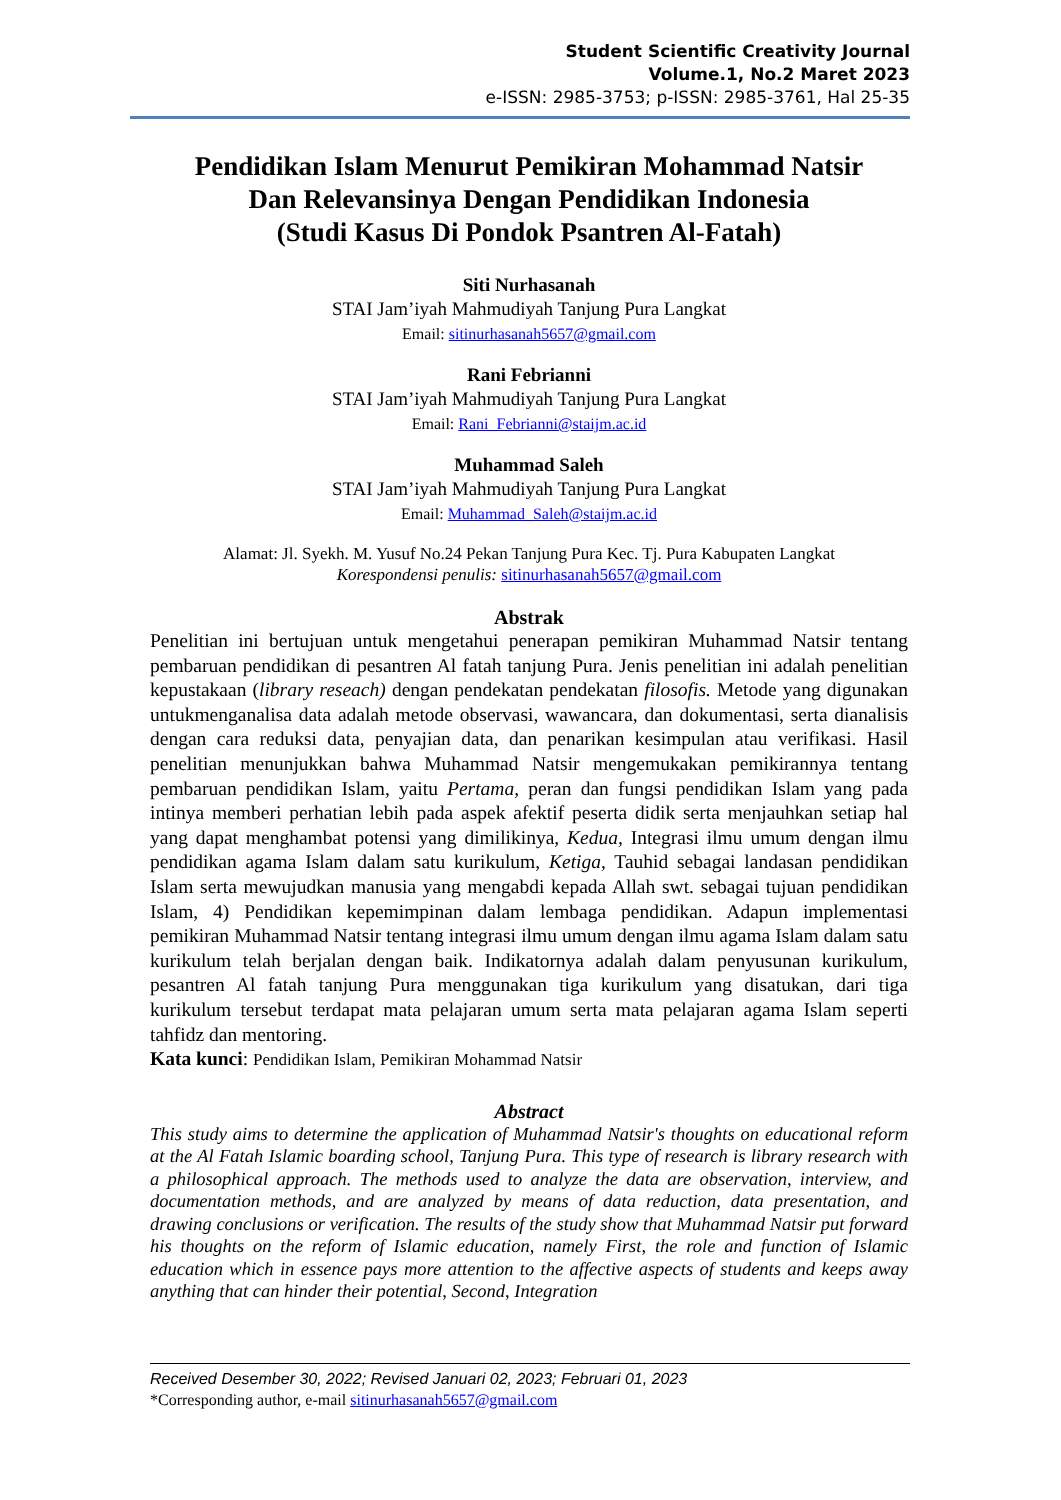Student Scientific Creativity Journal
Volume.1, No.2 Maret 2023
e-ISSN: 2985-3753; p-ISSN: 2985-3761, Hal 25-35
Pendidikan Islam Menurut Pemikiran Mohammad Natsir
Dan Relevansinya Dengan Pendidikan Indonesia
(Studi Kasus Di Pondok Psantren Al-Fatah)
Siti Nurhasanah
STAI Jam’iyah Mahmudiyah Tanjung Pura Langkat
Email: sitinurhasanah5657@gmail.com
Rani Febrianni
STAI Jam’iyah Mahmudiyah Tanjung Pura Langkat
Email: Rani_Febrianni@staijm.ac.id
Muhammad Saleh
STAI Jam’iyah Mahmudiyah Tanjung Pura Langkat
Email: Muhammad_Saleh@staijm.ac.id
Alamat: Jl. Syekh. M. Yusuf No.24 Pekan Tanjung Pura Kec. Tj. Pura Kabupaten Langkat
Korespondensi penulis: sitinurhasanah5657@gmail.com
Abstrak
Penelitian ini bertujuan untuk mengetahui penerapan pemikiran Muhammad Natsir tentang pembaruan pendidikan di pesantren Al fatah tanjung Pura. Jenis penelitian ini adalah penelitian kepustakaan (library reseach) dengan pendekatan pendekatan filosofis. Metode yang digunakan untukmenganalisa data adalah metode observasi, wawancara, dan dokumentasi, serta dianalisis dengan cara reduksi data, penyajian data, dan penarikan kesimpulan atau verifikasi. Hasil penelitian menunjukkan bahwa Muhammad Natsir mengemukakan pemikirannya tentang pembaruan pendidikan Islam, yaitu Pertama, peran dan fungsi pendidikan Islam yang pada intinya memberi perhatian lebih pada aspek afektif peserta didik serta menjauhkan setiap hal yang dapat menghambat potensi yang dimilikinya, Kedua, Integrasi ilmu umum dengan ilmu pendidikan agama Islam dalam satu kurikulum, Ketiga, Tauhid sebagai landasan pendidikan Islam serta mewujudkan manusia yang mengabdi kepada Allah swt. sebagai tujuan pendidikan Islam, 4) Pendidikan kepemimpinan dalam lembaga pendidikan. Adapun implementasi pemikiran Muhammad Natsir tentang integrasi ilmu umum dengan ilmu agama Islam dalam satu kurikulum telah berjalan dengan baik. Indikatornya adalah dalam penyusunan kurikulum, pesantren Al fatah tanjung Pura menggunakan tiga kurikulum yang disatukan, dari tiga kurikulum tersebut terdapat mata pelajaran umum serta mata pelajaran agama Islam seperti tahfidz dan mentoring.
Kata kunci: Pendidikan Islam, Pemikiran Mohammad Natsir
Abstract
This study aims to determine the application of Muhammad Natsir's thoughts on educational reform at the Al Fatah Islamic boarding school, Tanjung Pura. This type of research is library research with a philosophical approach. The methods used to analyze the data are observation, interview, and documentation methods, and are analyzed by means of data reduction, data presentation, and drawing conclusions or verification. The results of the study show that Muhammad Natsir put forward his thoughts on the reform of Islamic education, namely First, the role and function of Islamic education which in essence pays more attention to the affective aspects of students and keeps away anything that can hinder their potential, Second, Integration
Received Desember 30, 2022; Revised Januari 02, 2023; Februari 01, 2023
*Corresponding author, e-mail sitinurhasanah5657@gmail.com